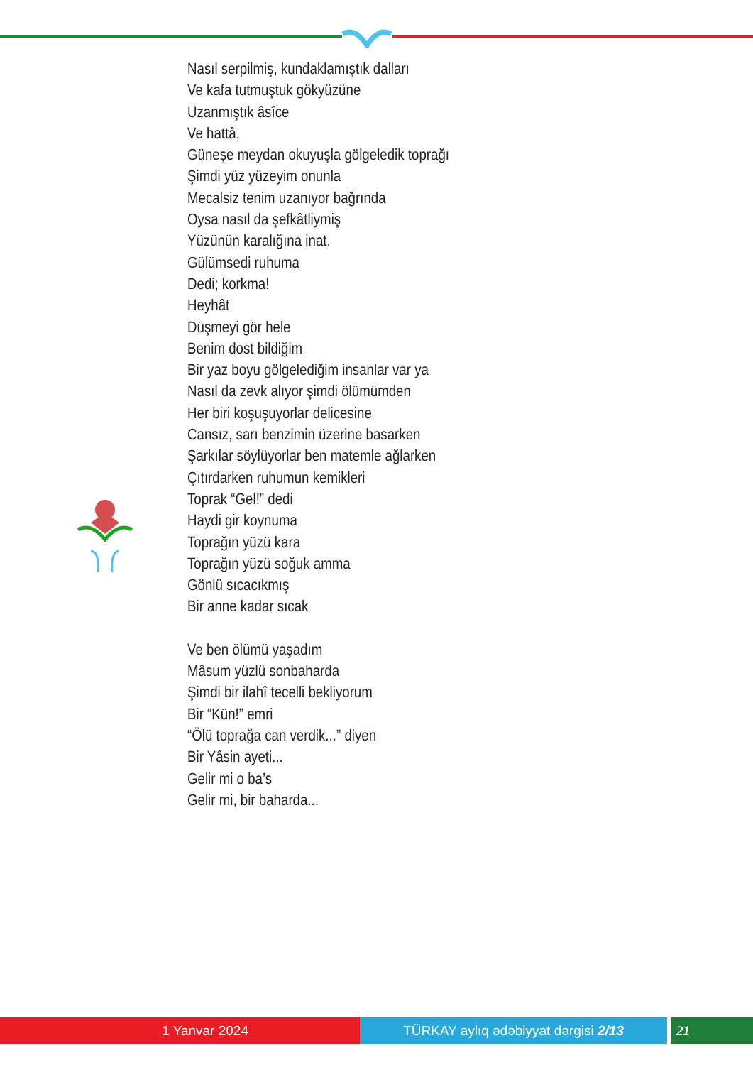Nasıl serpilmiş, kundaklamıştık dalları
Ve kafa tutmuştuk gökyüzüne
Uzanmıştık âsîce
Ve hattâ,
Güneşe meydan okuyuşla gölgeledik toprağı
Şimdi yüz yüzeyim onunla
Mecalsiz tenim uzanıyor bağrında
Oysa nasıl da şefkâtliymiş
Yüzünün karalığına inat.
Gülümsedi ruhuma
Dedi; korkma!
Heyhât
Düşmeyi gör hele
Benim dost bildiğim
Bir yaz boyu gölgelediğim insanlar var ya
Nasıl da zevk alıyor şimdi ölümümden
Her biri koşuşuyorlar delicesine
Cansız, sarı benzimin üzerine basarken
Şarkılar söylüyorlar ben matemle ağlarken
Çıtırdarken ruhumun kemikleri
Toprak “Gel!” dedi
Haydi gir koynuma
Toprağın yüzü kara
Toprağın yüzü soğuk amma
Gönlü sıcacıkmış
Bir anne kadar sıcak
Ve ben ölümü yaşadım
Mâsum yüzlü sonbaharda
Şimdi bir ilahî tecelli bekliyorum
Bir “Kün!” emri
“Ölü toprağa can verdik...” diyen
Bir Yâsin ayeti...
Gelir mi o ba’s
Gelir mi, bir baharda...
1 Yanvar 2024 TÜRKAY aylıq ədəbiyyat dərgisi 2/13 21